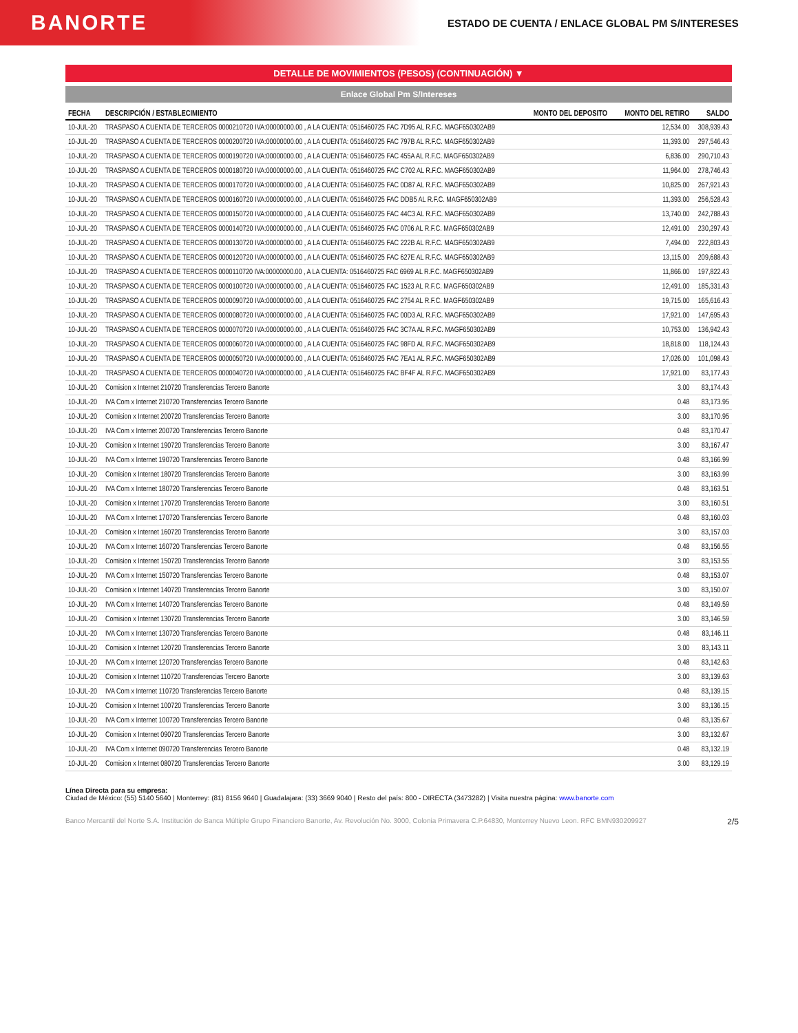BANORTE
ESTADO DE CUENTA / ENLACE GLOBAL PM S/INTERESES
DETALLE DE MOVIMIENTOS (PESOS) (CONTINUACIÓN) ▼
Enlace Global Pm S/Intereses
| FECHA | DESCRIPCIÓN / ESTABLECIMIENTO | MONTO DEL DEPOSITO | MONTO DEL RETIRO | SALDO |
| --- | --- | --- | --- | --- |
| 10-JUL-20 | TRASPASO A CUENTA DE TERCEROS 0000210720 IVA:00000000.00 , A LA CUENTA: 0516460725 FAC 7D95 AL R.F.C. MAGF650302AB9 | | 12,534.00 | 308,939.43 |
| 10-JUL-20 | TRASPASO A CUENTA DE TERCEROS 0000200720 IVA:00000000.00 , A LA CUENTA: 0516460725 FAC 797B AL R.F.C. MAGF650302AB9 | | 11,393.00 | 297,546.43 |
| 10-JUL-20 | TRASPASO A CUENTA DE TERCEROS 0000190720 IVA:00000000.00 , A LA CUENTA: 0516460725 FAC 455A AL R.F.C. MAGF650302AB9 | | 6,836.00 | 290,710.43 |
| 10-JUL-20 | TRASPASO A CUENTA DE TERCEROS 0000180720 IVA:00000000.00 , A LA CUENTA: 0516460725 FAC C702 AL R.F.C. MAGF650302AB9 | | 11,964.00 | 278,746.43 |
| 10-JUL-20 | TRASPASO A CUENTA DE TERCEROS 0000170720 IVA:00000000.00 , A LA CUENTA: 0516460725 FAC 0D87 AL R.F.C. MAGF650302AB9 | | 10,825.00 | 267,921.43 |
| 10-JUL-20 | TRASPASO A CUENTA DE TERCEROS 0000160720 IVA:00000000.00 , A LA CUENTA: 0516460725 FAC DDB5 AL R.F.C. MAGF650302AB9 | | 11,393.00 | 256,528.43 |
| 10-JUL-20 | TRASPASO A CUENTA DE TERCEROS 0000150720 IVA:00000000.00 , A LA CUENTA: 0516460725 FAC 44C3 AL R.F.C. MAGF650302AB9 | | 13,740.00 | 242,788.43 |
| 10-JUL-20 | TRASPASO A CUENTA DE TERCEROS 0000140720 IVA:00000000.00 , A LA CUENTA: 0516460725 FAC 0706 AL R.F.C. MAGF650302AB9 | | 12,491.00 | 230,297.43 |
| 10-JUL-20 | TRASPASO A CUENTA DE TERCEROS 0000130720 IVA:00000000.00 , A LA CUENTA: 0516460725 FAC 222B AL R.F.C. MAGF650302AB9 | | 7,494.00 | 222,803.43 |
| 10-JUL-20 | TRASPASO A CUENTA DE TERCEROS 0000120720 IVA:00000000.00 , A LA CUENTA: 0516460725 FAC 627E AL R.F.C. MAGF650302AB9 | | 13,115.00 | 209,688.43 |
| 10-JUL-20 | TRASPASO A CUENTA DE TERCEROS 0000110720 IVA:00000000.00 , A LA CUENTA: 0516460725 FAC 6969 AL R.F.C. MAGF650302AB9 | | 11,866.00 | 197,822.43 |
| 10-JUL-20 | TRASPASO A CUENTA DE TERCEROS 0000100720 IVA:00000000.00 , A LA CUENTA: 0516460725 FAC 1523 AL R.F.C. MAGF650302AB9 | | 12,491.00 | 185,331.43 |
| 10-JUL-20 | TRASPASO A CUENTA DE TERCEROS 0000090720 IVA:00000000.00 , A LA CUENTA: 0516460725 FAC 2754 AL R.F.C. MAGF650302AB9 | | 19,715.00 | 165,616.43 |
| 10-JUL-20 | TRASPASO A CUENTA DE TERCEROS 0000080720 IVA:00000000.00 , A LA CUENTA: 0516460725 FAC 00D3 AL R.F.C. MAGF650302AB9 | | 17,921.00 | 147,695.43 |
| 10-JUL-20 | TRASPASO A CUENTA DE TERCEROS 0000070720 IVA:00000000.00 , A LA CUENTA: 0516460725 FAC 3C7A AL R.F.C. MAGF650302AB9 | | 10,753.00 | 136,942.43 |
| 10-JUL-20 | TRASPASO A CUENTA DE TERCEROS 0000060720 IVA:00000000.00 , A LA CUENTA: 0516460725 FAC 98FD AL R.F.C. MAGF650302AB9 | | 18,818.00 | 118,124.43 |
| 10-JUL-20 | TRASPASO A CUENTA DE TERCEROS 0000050720 IVA:00000000.00 , A LA CUENTA: 0516460725 FAC 7EA1 AL R.F.C. MAGF650302AB9 | | 17,026.00 | 101,098.43 |
| 10-JUL-20 | TRASPASO A CUENTA DE TERCEROS 0000040720 IVA:00000000.00 , A LA CUENTA: 0516460725 FAC BF4F AL R.F.C. MAGF650302AB9 | | 17,921.00 | 83,177.43 |
| 10-JUL-20 | Comision x Internet 210720 Transferencias Tercero Banorte | | 3.00 | 83,174.43 |
| 10-JUL-20 | IVA Com x Internet 210720 Transferencias Tercero Banorte | | 0.48 | 83,173.95 |
| 10-JUL-20 | Comision x Internet 200720 Transferencias Tercero Banorte | | 3.00 | 83,170.95 |
| 10-JUL-20 | IVA Com x Internet 200720 Transferencias Tercero Banorte | | 0.48 | 83,170.47 |
| 10-JUL-20 | Comision x Internet 190720 Transferencias Tercero Banorte | | 3.00 | 83,167.47 |
| 10-JUL-20 | IVA Com x Internet 190720 Transferencias Tercero Banorte | | 0.48 | 83,166.99 |
| 10-JUL-20 | Comision x Internet 180720 Transferencias Tercero Banorte | | 3.00 | 83,163.99 |
| 10-JUL-20 | IVA Com x Internet 180720 Transferencias Tercero Banorte | | 0.48 | 83,163.51 |
| 10-JUL-20 | Comision x Internet 170720 Transferencias Tercero Banorte | | 3.00 | 83,160.51 |
| 10-JUL-20 | IVA Com x Internet 170720 Transferencias Tercero Banorte | | 0.48 | 83,160.03 |
| 10-JUL-20 | Comision x Internet 160720 Transferencias Tercero Banorte | | 3.00 | 83,157.03 |
| 10-JUL-20 | IVA Com x Internet 160720 Transferencias Tercero Banorte | | 0.48 | 83,156.55 |
| 10-JUL-20 | Comision x Internet 150720 Transferencias Tercero Banorte | | 3.00 | 83,153.55 |
| 10-JUL-20 | IVA Com x Internet 150720 Transferencias Tercero Banorte | | 0.48 | 83,153.07 |
| 10-JUL-20 | Comision x Internet 140720 Transferencias Tercero Banorte | | 3.00 | 83,150.07 |
| 10-JUL-20 | IVA Com x Internet 140720 Transferencias Tercero Banorte | | 0.48 | 83,149.59 |
| 10-JUL-20 | Comision x Internet 130720 Transferencias Tercero Banorte | | 3.00 | 83,146.59 |
| 10-JUL-20 | IVA Com x Internet 130720 Transferencias Tercero Banorte | | 0.48 | 83,146.11 |
| 10-JUL-20 | Comision x Internet 120720 Transferencias Tercero Banorte | | 3.00 | 83,143.11 |
| 10-JUL-20 | IVA Com x Internet 120720 Transferencias Tercero Banorte | | 0.48 | 83,142.63 |
| 10-JUL-20 | Comision x Internet 110720 Transferencias Tercero Banorte | | 3.00 | 83,139.63 |
| 10-JUL-20 | IVA Com x Internet 110720 Transferencias Tercero Banorte | | 0.48 | 83,139.15 |
| 10-JUL-20 | Comision x Internet 100720 Transferencias Tercero Banorte | | 3.00 | 83,136.15 |
| 10-JUL-20 | IVA Com x Internet 100720 Transferencias Tercero Banorte | | 0.48 | 83,135.67 |
| 10-JUL-20 | Comision x Internet 090720 Transferencias Tercero Banorte | | 3.00 | 83,132.67 |
| 10-JUL-20 | IVA Com x Internet 090720 Transferencias Tercero Banorte | | 0.48 | 83,132.19 |
| 10-JUL-20 | Comision x Internet 080720 Transferencias Tercero Banorte | | 3.00 | 83,129.19 |
Línea Directa para su empresa:
Ciudad de México: (55) 5140 5640 | Monterrey: (81) 8156 9640 | Guadalajara: (33) 3669 9040 | Resto del país: 800 - DIRECTA (3473282) | Visita nuestra página: www.banorte.com
Banco Mercantil del Norte S.A. Institución de Banca Múltiple Grupo Financiero Banorte, Av. Revolución No. 3000, Colonia Primavera C.P.64830, Monterrey Nuevo Leon. RFC BMN930209927 2/5